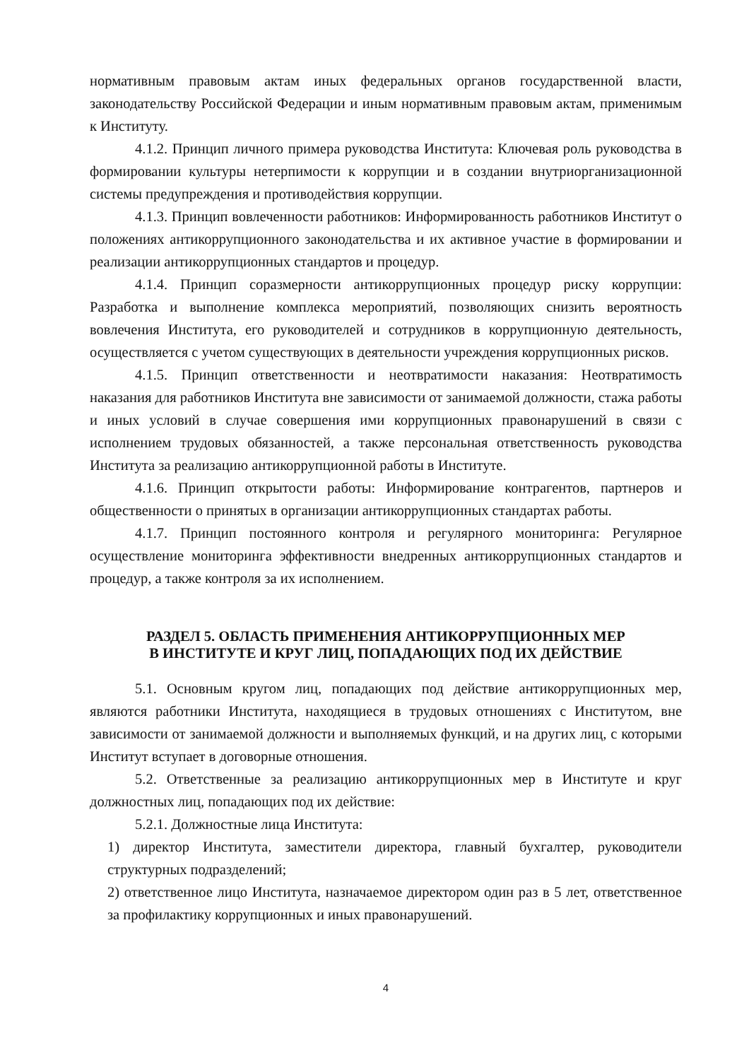нормативным правовым актам иных федеральных органов государственной власти, законодательству Российской Федерации и иным нормативным правовым актам, применимым к Институту.
4.1.2. Принцип личного примера руководства Института: Ключевая роль руководства в формировании культуры нетерпимости к коррупции и в создании внутриорганизационной системы предупреждения и противодействия коррупции.
4.1.3. Принцип вовлеченности работников: Информированность работников Институт о положениях антикоррупционного законодательства и их активное участие в формировании и реализации антикоррупционных стандартов и процедур.
4.1.4. Принцип соразмерности антикоррупционных процедур риску коррупции: Разработка и выполнение комплекса мероприятий, позволяющих снизить вероятность вовлечения Института, его руководителей и сотрудников в коррупционную деятельность, осуществляется с учетом существующих в деятельности учреждения коррупционных рисков.
4.1.5. Принцип ответственности и неотвратимости наказания: Неотвратимость наказания для работников Института вне зависимости от занимаемой должности, стажа работы и иных условий в случае совершения ими коррупционных правонарушений в связи с исполнением трудовых обязанностей, а также персональная ответственность руководства Института за реализацию антикоррупционной работы в Институте.
4.1.6. Принцип открытости работы: Информирование контрагентов, партнеров и общественности о принятых в организации антикоррупционных стандартах работы.
4.1.7. Принцип постоянного контроля и регулярного мониторинга: Регулярное осуществление мониторинга эффективности внедренных антикоррупционных стандартов и процедур, а также контроля за их исполнением.
РАЗДЕЛ 5. ОБЛАСТЬ ПРИМЕНЕНИЯ АНТИКОРРУПЦИОННЫХ МЕР
В ИНСТИТУТЕ И КРУГ ЛИЦ, ПОПАДАЮЩИХ ПОД ИХ ДЕЙСТВИЕ
5.1. Основным кругом лиц, попадающих под действие антикоррупционных мер, являются работники Института, находящиеся в трудовых отношениях с Институтом, вне зависимости от занимаемой должности и выполняемых функций, и на других лиц, с которыми Институт вступает в договорные отношения.
5.2. Ответственные за реализацию антикоррупционных мер в Институте и круг должностных лиц, попадающих под их действие:
5.2.1. Должностные лица Института:
1) директор Института, заместители директора, главный бухгалтер, руководители структурных подразделений;
2) ответственное лицо Института, назначаемое директором один раз в 5 лет, ответственное за профилактику коррупционных и иных правонарушений.
4